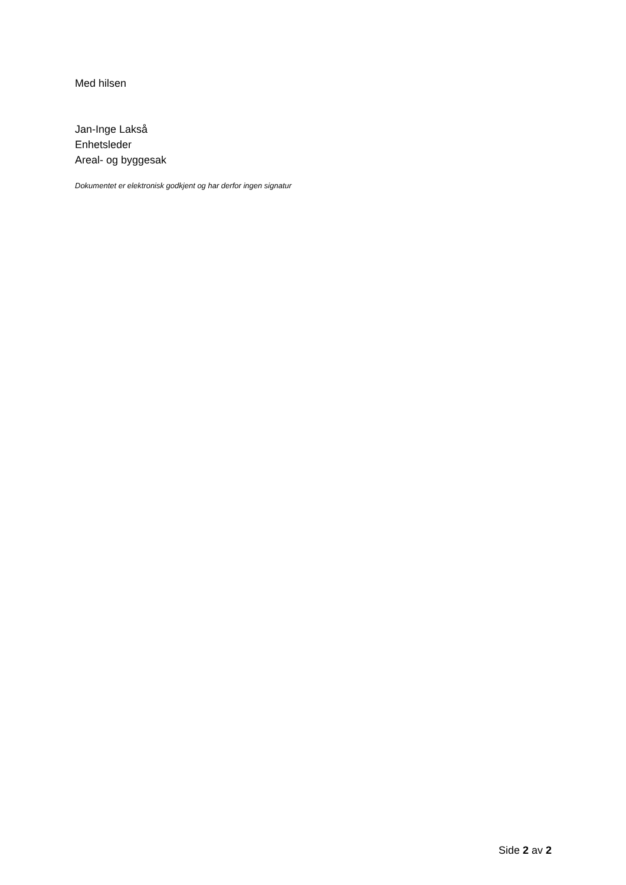Med hilsen
Jan-Inge Lakså
Enhetsleder
Areal- og byggesak
Dokumentet er elektronisk godkjent og har derfor ingen signatur
Side 2 av 2